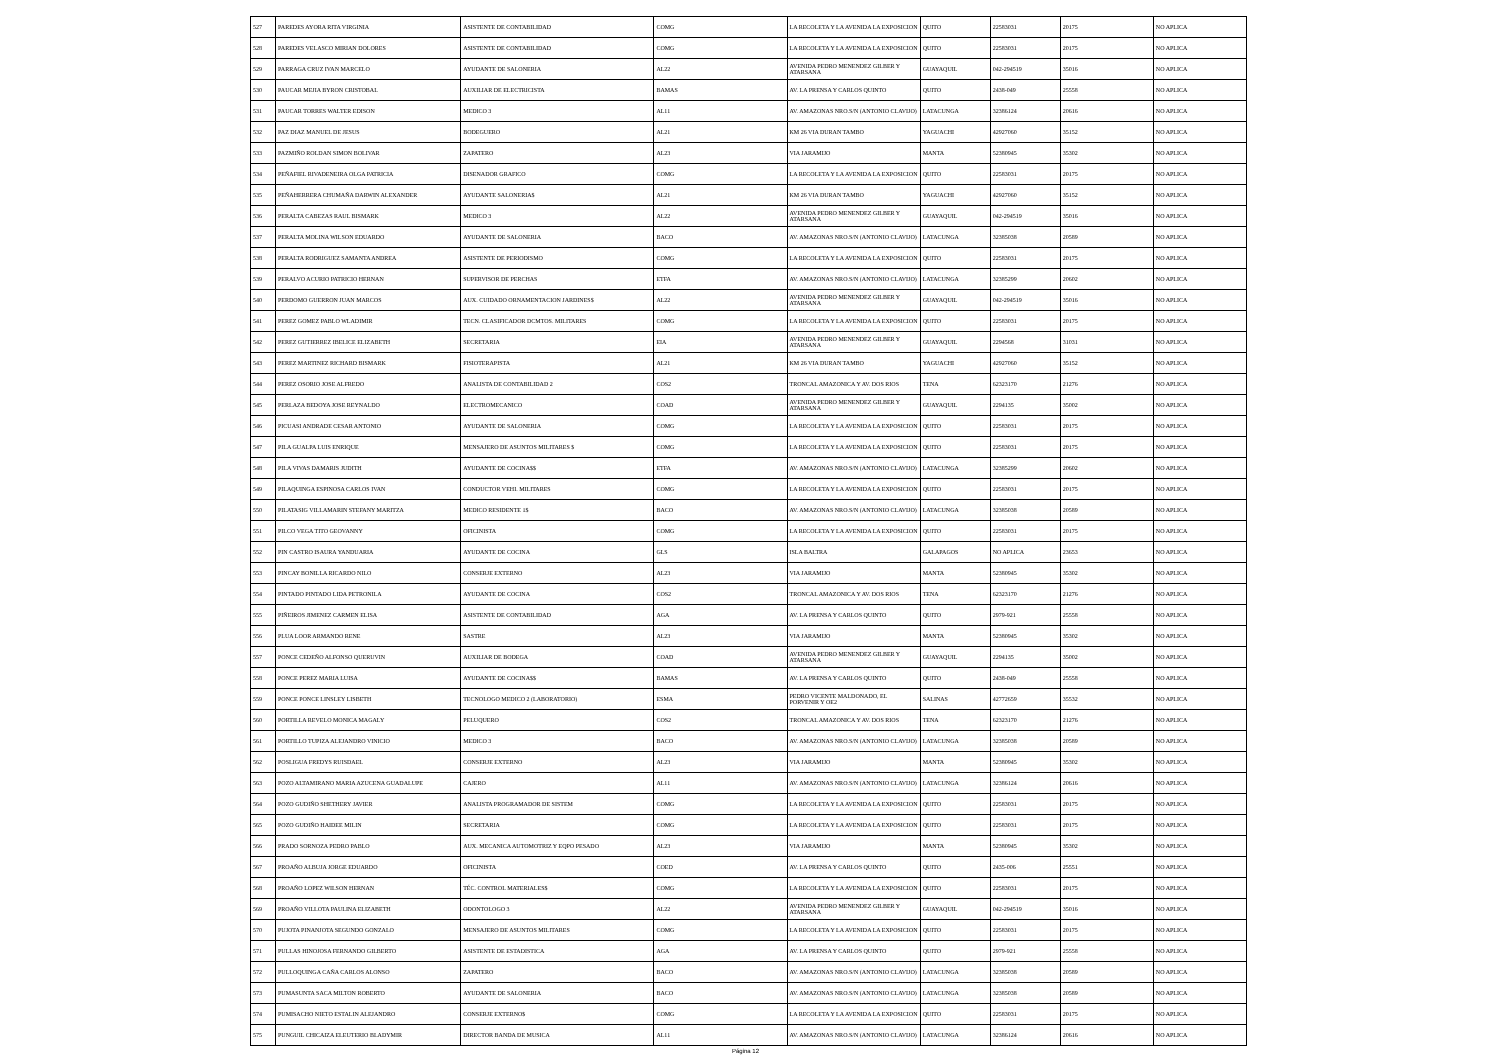| 527 | PAREDES AYORA RITA VIRGINIA | ASISTENTE DE CONTABILIDAD | COMG | LA RECOLETA Y LA AVENIDA LA EXPOSICION | QUITO | 22583031 | 20175 | NO APLICA |
| 528 | PAREDES VELASCO MIRIAN DOLORES | ASISTENTE DE CONTABILIDAD | COMG | LA RECOLETA Y LA AVENIDA LA EXPOSICION | QUITO | 22583031 | 20175 | NO APLICA |
| 529 | PARRAGA CRUZ IVAN MARCELO | AYUDANTE DE SALONERIA | AL22 | AVENIDA PEDRO MENENDEZ GILBER Y ATARSANA | GUAYAQUIL | 042-294519 | 35016 | NO APLICA |
| 530 | PAUCAR MEJIA BYRON CRISTOBAL | AUXILIAR DE ELECTRICISTA | BAMAS | AV. LA PRENSA Y CARLOS QUINTO | QUITO | 2438-049 | 25558 | NO APLICA |
| 531 | PAUCAR TORRES WALTER EDISON | MEDICO 3 | AL11 | AV. AMAZONAS NRO.S/N (ANTONIO CLAVIJO) | LATACUNGA | 32386124 | 20616 | NO APLICA |
| 532 | PAZ DIAZ MANUEL DE JESUS | BODEGUERO | AL21 | KM 26 VIA DURAN TAMBO | YAGUACHI | 42927060 | 35152 | NO APLICA |
| 533 | PAZMIÑO ROLDAN SIMON BOLIVAR | ZAPATERO | AL23 | VIA JARAMIJO | MANTA | 52380945 | 35302 | NO APLICA |
| 534 | PEÑAFIEL RIVADENEIRA OLGA PATRICIA | DISENADOR GRAFICO | COMG | LA RECOLETA Y LA AVENIDA LA EXPOSICION | QUITO | 22583031 | 20175 | NO APLICA |
| 535 | PEÑAHERRERA CHUMAÑA DARWIN ALEXANDER | AYUDANTE SALONERIA$ | AL21 | KM 26 VIA DURAN TAMBO | YAGUACHI | 42927060 | 35152 | NO APLICA |
| 536 | PERALTA CABEZAS RAUL BISMARK | MEDICO 3 | AL22 | AVENIDA PEDRO MENENDEZ GILBER Y ATARSANA | GUAYAQUIL | 042-294519 | 35016 | NO APLICA |
| 537 | PERALTA MOLINA WILSON EDUARDO | AYUDANTE DE SALONERIA | BACO | AV. AMAZONAS NRO.S/N (ANTONIO CLAVIJO) | LATACUNGA | 32385038 | 20589 | NO APLICA |
| 538 | PERALTA RODRIGUEZ SAMANTA ANDREA | ASISTENTE DE PERIODISMO | COMG | LA RECOLETA Y LA AVENIDA LA EXPOSICION | QUITO | 22583031 | 20175 | NO APLICA |
| 539 | PERALVO ACURIO PATRICIO HERNAN | SUPERVISOR DE PERCHAS | ETFA | AV. AMAZONAS NRO.S/N (ANTONIO CLAVIJO) | LATACUNGA | 32385299 | 20602 | NO APLICA |
| 540 | PERDOMO GUERRON JUAN MARCOS | AUX. CUIDADO ORNAMENTACION JARDINES$ | AL22 | AVENIDA PEDRO MENENDEZ GILBER Y ATARSANA | GUAYAQUIL | 042-294519 | 35016 | NO APLICA |
| 541 | PEREZ GOMEZ PABLO WLADIMIR | TECN. CLASIFICADOR DCMTOS. MILITARES | COMG | LA RECOLETA Y LA AVENIDA LA EXPOSICION | QUITO | 22583031 | 20175 | NO APLICA |
| 542 | PEREZ GUTIERREZ IBELICE ELIZABETH | SECRETARIA | EIA | AVENIDA PEDRO MENENDEZ GILBER Y ATARSANA | GUAYAQUIL | 2294568 | 31031 | NO APLICA |
| 543 | PEREZ MARTINEZ RICHARD BISMARK | FISIOTERAPISTA | AL21 | KM 26 VIA DURAN TAMBO | YAGUACHI | 42927060 | 35152 | NO APLICA |
| 544 | PEREZ OSORIO JOSE ALFREDO | ANALISTA DE CONTABILIDAD 2 | COS2 | TRONCAL AMAZONICA Y AV. DOS RIOS | TENA | 62323170 | 21276 | NO APLICA |
| 545 | PERLAZA BEDOYA JOSE REYNALDO | ELECTROMECANICO | COAD | AVENIDA PEDRO MENENDEZ GILBER Y ATARSANA | GUAYAQUIL | 2294135 | 35002 | NO APLICA |
| 546 | PICUASI ANDRADE CESAR ANTONIO | AYUDANTE DE SALONERIA | COMG | LA RECOLETA Y LA AVENIDA LA EXPOSICION | QUITO | 22583031 | 20175 | NO APLICA |
| 547 | PILA GUALPA LUIS ENRIQUE | MENSAJERO DE ASUNTOS MILITARES $ | COMG | LA RECOLETA Y LA AVENIDA LA EXPOSICION | QUITO | 22583031 | 20175 | NO APLICA |
| 548 | PILA VIVAS DAMARIS JUDITH | AYUDANTE DE COCINA$$ | ETFA | AV. AMAZONAS NRO.S/N (ANTONIO CLAVIJO) | LATACUNGA | 32385299 | 20602 | NO APLICA |
| 549 | PILAQUINGA ESPINOSA CARLOS IVAN | CONDUCTOR VEHI. MILITARES | COMG | LA RECOLETA Y LA AVENIDA LA EXPOSICION | QUITO | 22583031 | 20175 | NO APLICA |
| 550 | PILATASIG VILLAMARIN STEFANY MARITZA | MEDICO RESIDENTE 1$ | BACO | AV. AMAZONAS NRO.S/N (ANTONIO CLAVIJO) | LATACUNGA | 32385038 | 20589 | NO APLICA |
| 551 | PILCO VEGA TITO GEOVANNY | OFICINISTA | COMG | LA RECOLETA Y LA AVENIDA LA EXPOSICION | QUITO | 22583031 | 20175 | NO APLICA |
| 552 | PIN CASTRO ISAURA YANDUARIA | AYUDANTE DE COCINA | GLS | ISLA BALTRA | GALAPAGOS | NO APLICA | 23653 | NO APLICA |
| 553 | PINCAY BONILLA RICARDO NILO | CONSERJE EXTERNO | AL23 | VIA JARAMIJO | MANTA | 52380945 | 35302 | NO APLICA |
| 554 | PINTADO PINTADO LIDA PETRONILA | AYUDANTE DE COCINA | COS2 | TRONCAL AMAZONICA Y AV. DOS RIOS | TENA | 62323170 | 21276 | NO APLICA |
| 555 | PIÑEIROS JIMENEZ CARMEN ELISA | ASISTENTE DE CONTABILIDAD | AGA | AV. LA PRENSA Y CARLOS QUINTO | QUITO | 2979-921 | 25558 | NO APLICA |
| 556 | PLUA LOOR ARMANDO RENE | SASTRE | AL23 | VIA JARAMIJO | MANTA | 52380945 | 35302 | NO APLICA |
| 557 | PONCE CEDEÑO ALFONSO QUERUVIN | AUXILIAR DE BODEGA | COAD | AVENIDA PEDRO MENENDEZ GILBER Y ATARSANA | GUAYAQUIL | 2294135 | 35002 | NO APLICA |
| 558 | PONCE PEREZ MARIA LUISA | AYUDANTE DE COCINA$$ | BAMAS | AV. LA PRENSA Y CARLOS QUINTO | QUITO | 2438-049 | 25558 | NO APLICA |
| 559 | PONCE PONCE LINSLEY LISBETH | TECNOLOGO MEDICO 2 (LABORATORIO) | ESMA | PEDRO VICENTE MALDONADO, EL PORVENIR Y OE2 | SALINAS | 42772659 | 35532 | NO APLICA |
| 560 | PORTILLA REVELO MONICA MAGALY | PELUQUERO | COS2 | TRONCAL AMAZONICA Y AV. DOS RIOS | TENA | 62323170 | 21276 | NO APLICA |
| 561 | PORTILLO TUPIZA ALEJANDRO VINICIO | MEDICO 3 | BACO | AV. AMAZONAS NRO.S/N (ANTONIO CLAVIJO) | LATACUNGA | 32385038 | 20589 | NO APLICA |
| 562 | POSLIGUA FREDYS RUISDAEL | CONSERJE EXTERNO | AL23 | VIA JARAMIJO | MANTA | 52380945 | 35302 | NO APLICA |
| 563 | POZO ALTAMIRANO MARIA AZUCENA GUADALUPE | CAJERO | AL11 | AV. AMAZONAS NRO.S/N (ANTONIO CLAVIJO) | LATACUNGA | 32386124 | 20616 | NO APLICA |
| 564 | POZO GUDIÑO SHETHERY JAVIER | ANALISTA PROGRAMADOR DE SISTEM | COMG | LA RECOLETA Y LA AVENIDA LA EXPOSICION | QUITO | 22583031 | 20175 | NO APLICA |
| 565 | POZO GUDIÑO HAIDEE MILIN | SECRETARIA | COMG | LA RECOLETA Y LA AVENIDA LA EXPOSICION | QUITO | 22583031 | 20175 | NO APLICA |
| 566 | PRADO SORNOZA PEDRO PABLO | AUX. MECANICA AUTOMOTRIZ Y EQPO PESADO | AL23 | VIA JARAMIJO | MANTA | 52380945 | 35302 | NO APLICA |
| 567 | PROAÑO ALBUJA JORGE EDUARDO | OFICINISTA | COED | AV. LA PRENSA Y CARLOS QUINTO | QUITO | 2435-006 | 25551 | NO APLICA |
| 568 | PROAÑO LOPEZ WILSON HERNAN | TÉC. CONTROL MATERIALES$ | COMG | LA RECOLETA Y LA AVENIDA LA EXPOSICION | QUITO | 22583031 | 20175 | NO APLICA |
| 569 | PROAÑO VILLOTA PAULINA ELIZABETH | ODONTOLOGO 3 | AL22 | AVENIDA PEDRO MENENDEZ GILBER Y ATARSANA | GUAYAQUIL | 042-294519 | 35016 | NO APLICA |
| 570 | PUJOTA PINANJOTA SEGUNDO GONZALO | MENSAJERO DE ASUNTOS MILITARES | COMG | LA RECOLETA Y LA AVENIDA LA EXPOSICION | QUITO | 22583031 | 20175 | NO APLICA |
| 571 | PULLAS HINOJOSA FERNANDO GILBERTO | ASISTENTE DE ESTADISTICA | AGA | AV. LA PRENSA Y CARLOS QUINTO | QUITO | 2979-921 | 25558 | NO APLICA |
| 572 | PULLOQUINGA CAÑA CARLOS ALONSO | ZAPATERO | BACO | AV. AMAZONAS NRO.S/N (ANTONIO CLAVIJO) | LATACUNGA | 32385038 | 20589 | NO APLICA |
| 573 | PUMASUNTA SACA MILTON ROBERTO | AYUDANTE DE SALONERIA | BACO | AV. AMAZONAS NRO.S/N (ANTONIO CLAVIJO) | LATACUNGA | 32385038 | 20589 | NO APLICA |
| 574 | PUMISACHO NIETO ESTALIN ALEJANDRO | CONSERJE EXTERNO$ | COMG | LA RECOLETA Y LA AVENIDA LA EXPOSICION | QUITO | 22583031 | 20175 | NO APLICA |
| 575 | PUNGUIL CHICAIZA ELEUTERIO BLADYMIR | DIRECTOR BANDA DE MUSICA | AL11 | AV. AMAZONAS NRO.S/N (ANTONIO CLAVIJO) | LATACUNGA | 32386124 | 20616 | NO APLICA |
Página 12